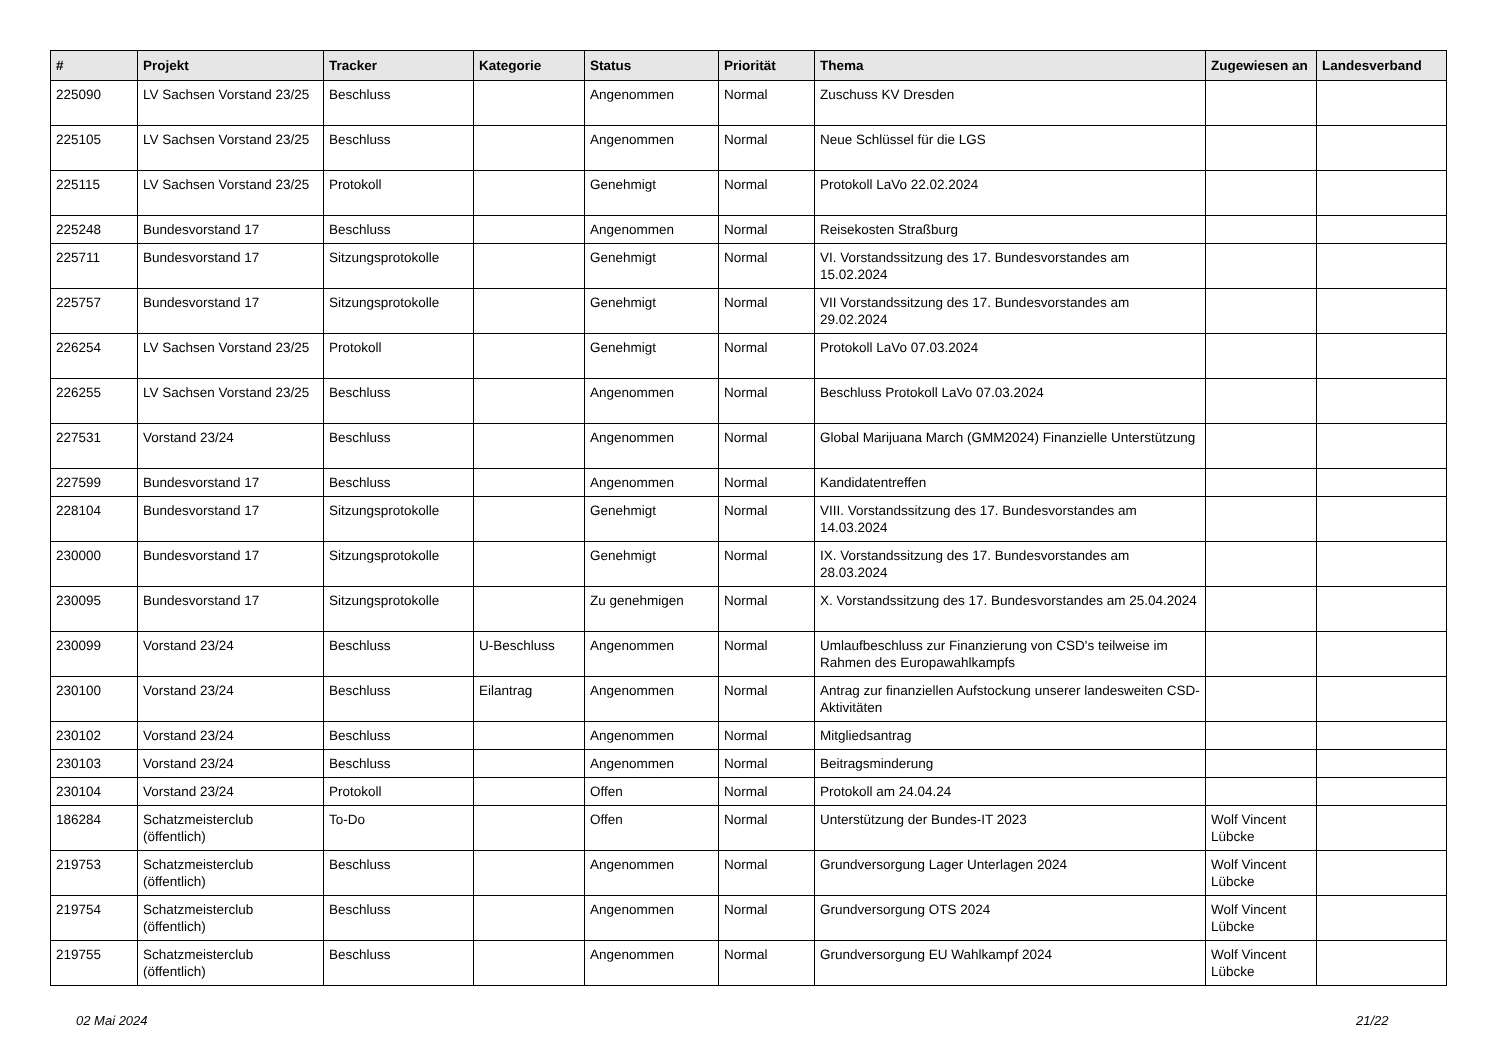| # | Projekt | Tracker | Kategorie | Status | Priorität | Thema | Zugewiesen an | Landesverband |
| --- | --- | --- | --- | --- | --- | --- | --- | --- |
| 225090 | LV Sachsen Vorstand 23/25 | Beschluss | | Angenommen | Normal | Zuschuss KV Dresden | | |
| 225105 | LV Sachsen Vorstand 23/25 | Beschluss | | Angenommen | Normal | Neue Schlüssel für die LGS | | |
| 225115 | LV Sachsen Vorstand 23/25 | Protokoll | | Genehmigt | Normal | Protokoll LaVo 22.02.2024 | | |
| 225248 | Bundesvorstand 17 | Beschluss | | Angenommen | Normal | Reisekosten Straßburg | | |
| 225711 | Bundesvorstand 17 | Sitzungsprotokolle | | Genehmigt | Normal | VI. Vorstandssitzung des 17. Bundesvorstandes am 15.02.2024 | | |
| 225757 | Bundesvorstand 17 | Sitzungsprotokolle | | Genehmigt | Normal | VII Vorstandssitzung des 17. Bundesvorstandes am 29.02.2024 | | |
| 226254 | LV Sachsen Vorstand 23/25 | Protokoll | | Genehmigt | Normal | Protokoll LaVo 07.03.2024 | | |
| 226255 | LV Sachsen Vorstand 23/25 | Beschluss | | Angenommen | Normal | Beschluss Protokoll LaVo 07.03.2024 | | |
| 227531 | Vorstand 23/24 | Beschluss | | Angenommen | Normal | Global Marijuana March (GMM2024) Finanzielle Unterstützung | | |
| 227599 | Bundesvorstand 17 | Beschluss | | Angenommen | Normal | Kandidatentreffen | | |
| 228104 | Bundesvorstand 17 | Sitzungsprotokolle | | Genehmigt | Normal | VIII. Vorstandssitzung des 17. Bundesvorstandes am 14.03.2024 | | |
| 230000 | Bundesvorstand 17 | Sitzungsprotokolle | | Genehmigt | Normal | IX. Vorstandssitzung des 17. Bundesvorstandes am 28.03.2024 | | |
| 230095 | Bundesvorstand 17 | Sitzungsprotokolle | | Zu genehmigen | Normal | X. Vorstandssitzung des 17. Bundesvorstandes am 25.04.2024 | | |
| 230099 | Vorstand 23/24 | Beschluss | U-Beschluss | Angenommen | Normal | Umlaufbeschluss zur Finanzierung von CSD's teilweise im Rahmen des Europawahlkampfs | | |
| 230100 | Vorstand 23/24 | Beschluss | Eilantrag | Angenommen | Normal | Antrag zur finanziellen Aufstockung unserer landesweiten CSD-Aktivitäten | | |
| 230102 | Vorstand 23/24 | Beschluss | | Angenommen | Normal | Mitgliedsantrag | | |
| 230103 | Vorstand 23/24 | Beschluss | | Angenommen | Normal | Beitragsminderung | | |
| 230104 | Vorstand 23/24 | Protokoll | | Offen | Normal | Protokoll am 24.04.24 | | |
| 186284 | Schatzmeisterclub (öffentlich) | To-Do | | Offen | Normal | Unterstützung der Bundes-IT 2023 | Wolf Vincent Lübcke | |
| 219753 | Schatzmeisterclub (öffentlich) | Beschluss | | Angenommen | Normal | Grundversorgung Lager Unterlagen 2024 | Wolf Vincent Lübcke | |
| 219754 | Schatzmeisterclub (öffentlich) | Beschluss | | Angenommen | Normal | Grundversorgung OTS 2024 | Wolf Vincent Lübcke | |
| 219755 | Schatzmeisterclub (öffentlich) | Beschluss | | Angenommen | Normal | Grundversorgung EU Wahlkampf 2024 | Wolf Vincent Lübcke | |
02 Mai 2024 21/22